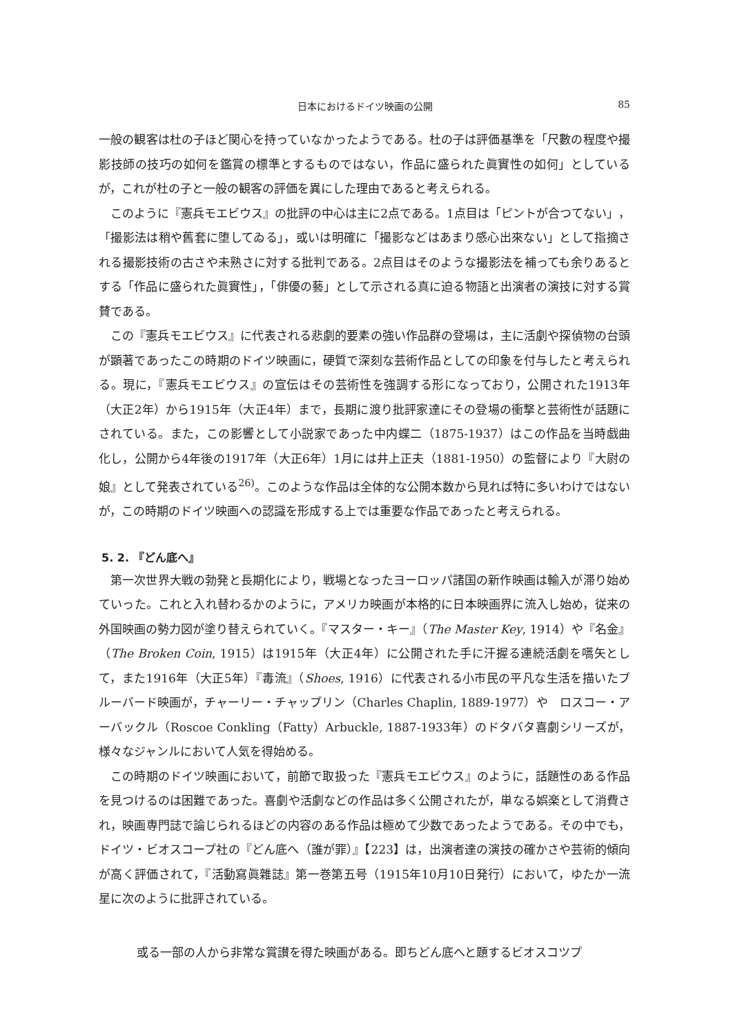日本におけるドイツ映画の公開 85
一般の観客は杜の子ほど関心を持っていなかったようである。杜の子は評価基準を「尺數の程度や撮影技師の技巧の如何を鑑賞の標準とするものではない，作品に盛られた眞實性の如何」としているが，これが杜の子と一般の観客の評価を異にした理由であると考えられる。
このように『憲兵モエビウス』の批評の中心は主に2点である。1点目は「ピントが合つてない」，「撮影法は稍や舊套に堕してゐる」，或いは明確に「撮影などはあまり感心出來ない」として指摘される撮影技術の古さや未熟さに対する批判である。2点目はそのような撮影法を補っても余りあるとする「作品に盛られた眞實性」，「俳優の藝」として示される真に迫る物語と出演者の演技に対する賞賛である。
この『憲兵モエビウス』に代表される悲劇的要素の強い作品群の登場は，主に活劇や探偵物の台頭が顕著であったこの時期のドイツ映画に，硬質で深刻な芸術作品としての印象を付与したと考えられる。現に，『憲兵モエビウス』の宣伝はその芸術性を強調する形になっており，公開された1913年（大正2年）から1915年（大正4年）まで，長期に渡り批評家達にその登場の衝撃と芸術性が話題にされている。また，この影響として小説家であった中内蝶二（1875-1937）はこの作品を当時戯曲化し，公開から4年後の1917年（大正6年）1月には井上正夫（1881-1950）の監督により『大尉の娘』として発表されている<sup>26)</sup>。このような作品は全体的な公開本数から見れば特に多いわけではないが，この時期のドイツ映画への認識を形成する上では重要な作品であったと考えられる。
5. 2. 『どん底へ』
第一次世界大戦の勃発と長期化により，戦場となったヨーロッパ諸国の新作映画は輸入が滞り始めていった。これと入れ替わるかのように，アメリカ映画が本格的に日本映画界に流入し始め，従来の外国映画の勢力図が塗り替えられていく。『マスター・キー』（The Master Key, 1914）や『名金』（The Broken Coin, 1915）は1915年（大正4年）に公開された手に汗握る連続活劇を嚆矢として，また1916年（大正5年）『毒流』（Shoes, 1916）に代表される小市民の平凡な生活を描いたブルーバード映画が，チャーリー・チャップリン（Charles Chaplin, 1889-1977）や　ロスコー・アーバックル（Roscoe Conkling（Fatty）Arbuckle, 1887-1933年）のドタバタ喜劇シリーズが，様々なジャンルにおいて人気を得始める。
この時期のドイツ映画において，前節で取扱った『憲兵モエビウス』のように，話題性のある作品を見つけるのは困難であった。喜劇や活劇などの作品は多く公開されたが，単なる娯楽として消費され，映画専門誌で論じられるほどの内容のある作品は極めて少数であったようである。その中でも，ドイツ・ビオスコープ社の『どん底へ（誰が罪）』【223】は，出演者達の演技の確かさや芸術的傾向が高く評価されて，『活動寫眞雜誌』第一巻第五号（1915年10月10日発行）において，ゆたか一流星に次のように批評されている。
或る一部の人から非常な賞讃を得た映画がある。即ちどん底へと題するビオスコツプ